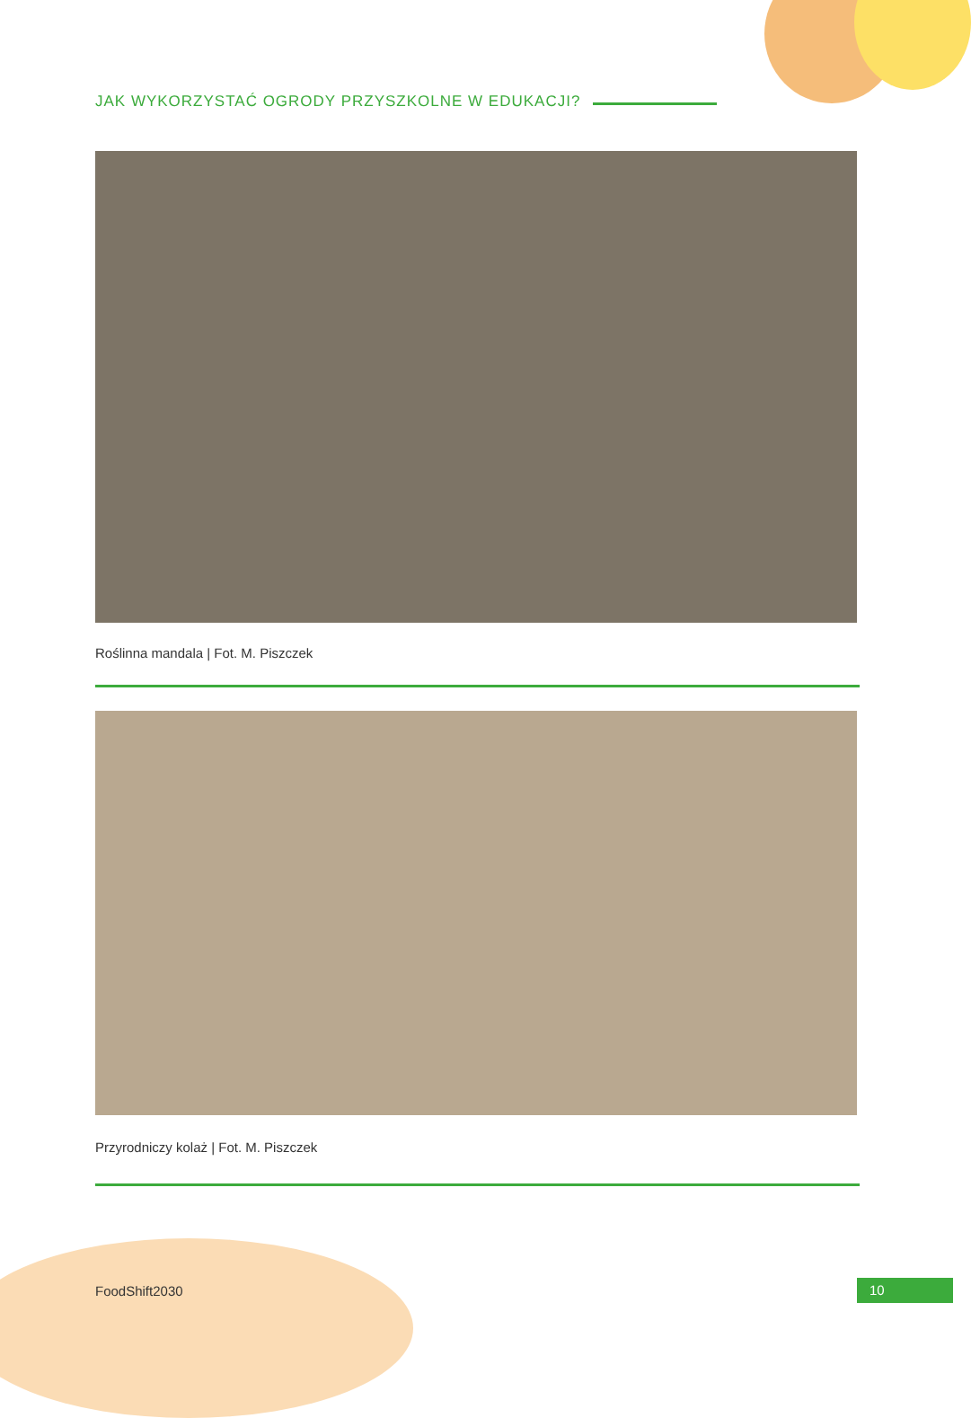JAK WYKORZYSTAĆ OGRODY PRZYSZKOLNE W EDUKACJI?
Roślinna mandala | Fot. M. Piszczek
Przyrodniczy kolaż | Fot. M. Piszczek
FoodShift2030 10